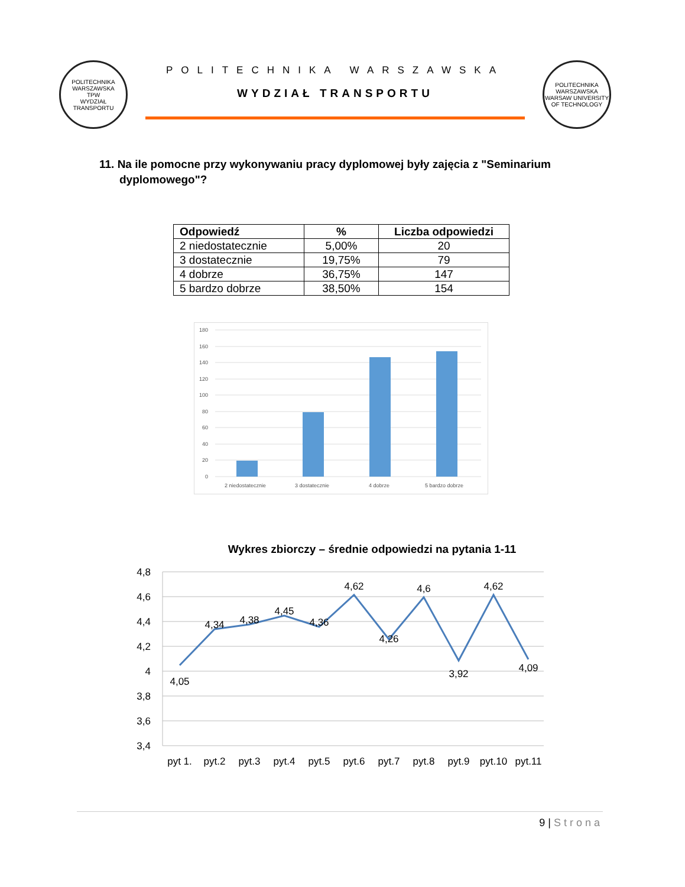POLITECHNIKA WARSZAWSKA
TPW
WYDZIAŁ TRANSPORTU
POLITECHNIKA WARSZAWSKA
WYDZIAŁ TRANSPORTU
POLITECHNIKA WARSZAWSKA
WARSAW UNIVERSITY OF TECHNOLOGY
11. Na ile pomocne przy wykonywaniu pracy dyplomowej były zajęcia z "Seminarium dyplomowego"?
| Odpowiedź | % | Liczba odpowiedzi |
| --- | --- | --- |
| 2 niedostatecznie | 5,00% | 20 |
| 3 dostatecznie | 19,75% | 79 |
| 4 dobrze | 36,75% | 147 |
| 5 bardzo dobrze | 38,50% | 154 |
180
160
140
120
100
80
60
40
20
0
2 niedostatecznie
3 dostatecznie
4 dobrze
5 bardzo dobrze
Wykres zbiorczy – średnie odpowiedzi na pytania 1-11
4,8
4,6
4,4
4,2
4
3,8
3,6
3,4
4,05
4,34
4,38
4,45
4,36
4,62
4,26
4,6
3,92
4,62
4,09
pyt 1.
pyt.2
pyt.3
pyt.4
pyt.5
pyt.6
pyt.7
pyt.8
pyt.9
pyt.10
pyt.11
9 | Strona